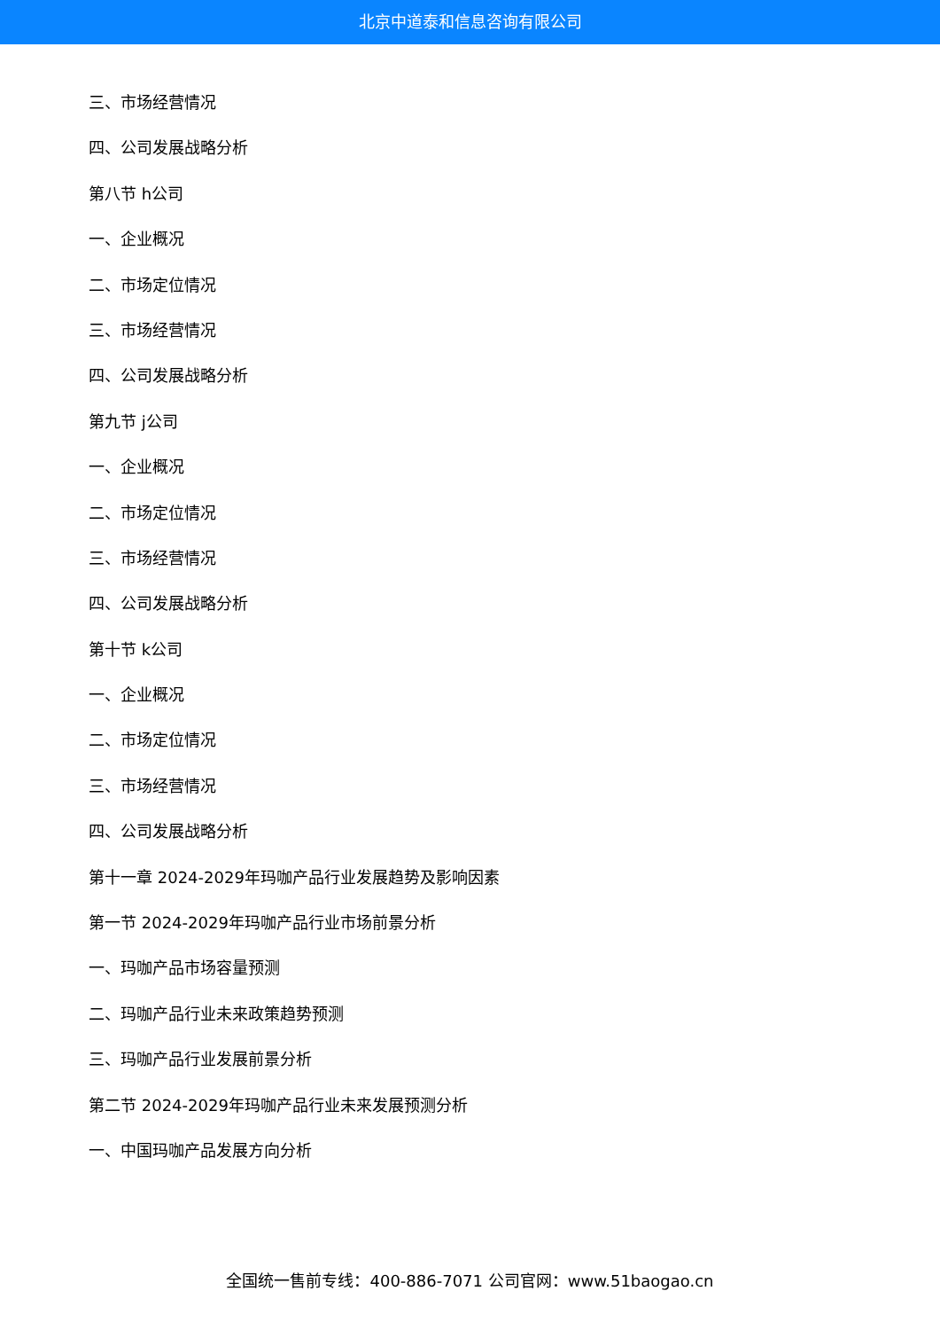北京中道泰和信息咨询有限公司
三、市场经营情况
四、公司发展战略分析
第八节 h公司
一、企业概况
二、市场定位情况
三、市场经营情况
四、公司发展战略分析
第九节 j公司
一、企业概况
二、市场定位情况
三、市场经营情况
四、公司发展战略分析
第十节 k公司
一、企业概况
二、市场定位情况
三、市场经营情况
四、公司发展战略分析
第十一章 2024-2029年玛咖产品行业发展趋势及影响因素
第一节 2024-2029年玛咖产品行业市场前景分析
一、玛咖产品市场容量预测
二、玛咖产品行业未来政策趋势预测
三、玛咖产品行业发展前景分析
第二节 2024-2029年玛咖产品行业未来发展预测分析
一、中国玛咖产品发展方向分析
全国统一售前专线：400-886-7071 公司官网：www.51baogao.cn